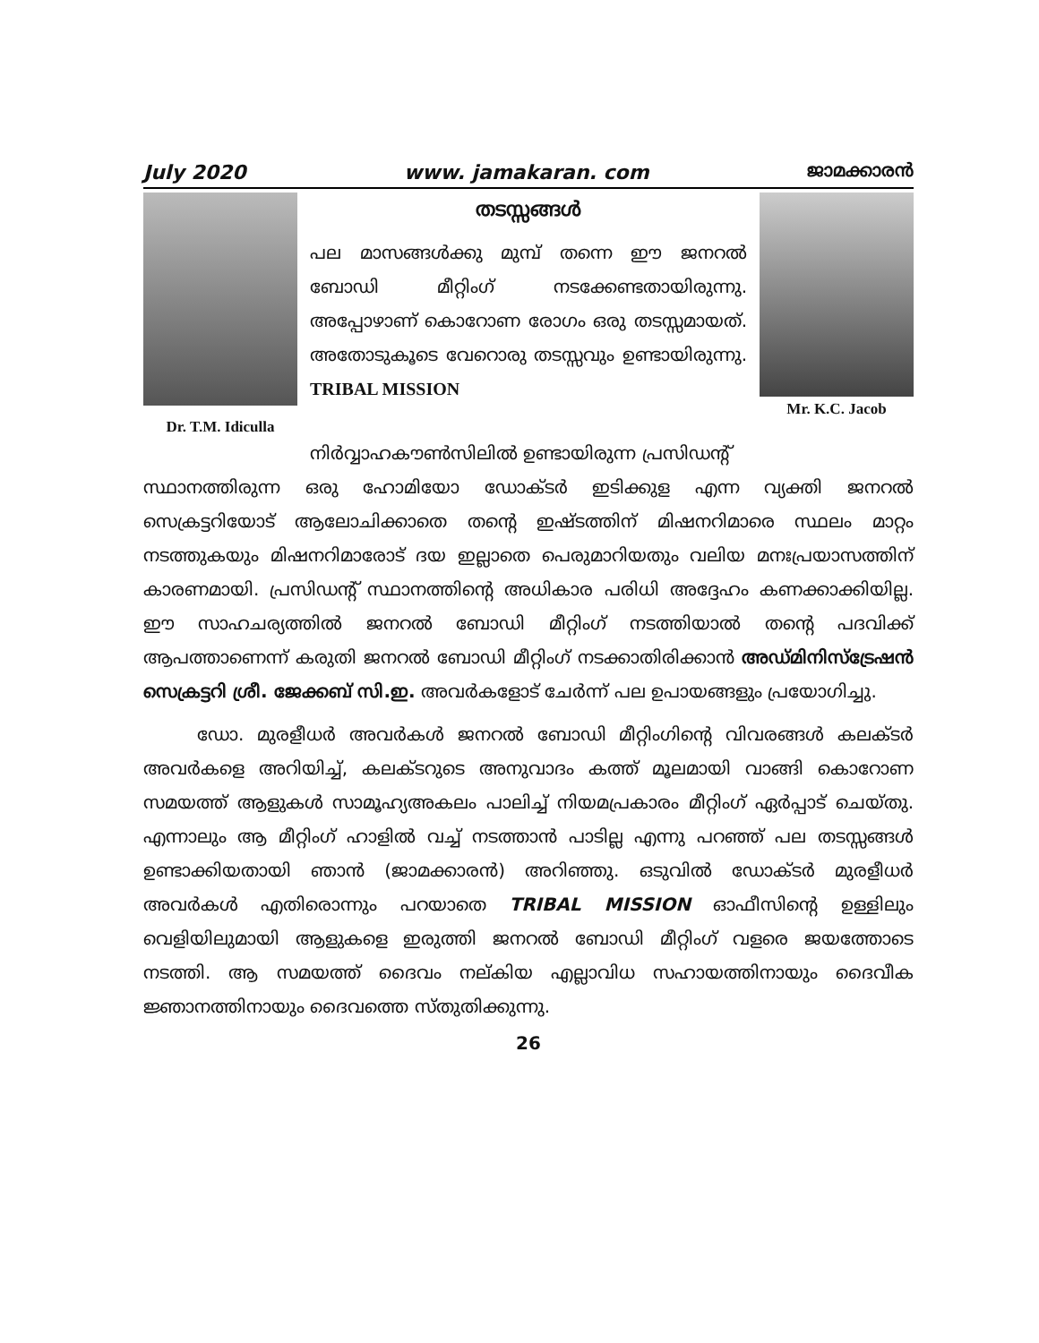July 2020 www. jamakaran. com ജാമക്കാരൻ
Dr. T.M. Idiculla
തടസ്സങ്ങൾ
പല മാസങ്ങൾക്കു മുമ്പ് തന്നെ ഈ ജനറൽ ബോഡി മീറ്റിംഗ് നടക്കേണ്ടതായിരുന്നു. അപ്പോഴാണ് കൊറോണ രോഗം ഒരു തടസ്സമായത്. അതോടുകൂടെ വേറൊരു തടസ്സവും ഉണ്ടായിരുന്നു. TRIBAL MISSION
Mr. K.C. Jacob
നിർവ്വാഹകൗൺസിലിൽ ഉണ്ടായിരുന്ന പ്രസിഡന്റ്
സ്ഥാനത്തിരുന്ന ഒരു ഹോമിയോ ഡോക്ടർ ഇടിക്കുള എന്ന വ്യക്തി ജനറൽ സെക്രട്ടറിയോട് ആലോചിക്കാതെ തന്റെ ഇഷ്ടത്തിന് മിഷനറിമാരെ സ്ഥലം മാറ്റം നടത്തുകയും മിഷനറിമാരോട് ദയ ഇല്ലാതെ പെരുമാറിയതും വലിയ മനഃപ്രയാസത്തിന് കാരണമായി. പ്രസിഡന്റ് സ്ഥാനത്തിന്റെ അധികാര പരിധി അദ്ദേഹം കണക്കാക്കിയില്ല. ഈ സാഹചര്യത്തിൽ ജനറൽ ബോഡി മീറ്റിംഗ് നടത്തിയാൽ തന്റെ പദവിക്ക് ആപത്താണെന്ന് കരുതി ജനറൽ ബോഡി മീറ്റിംഗ് നടക്കാതിരിക്കാൻ അഡ്മിനിസ്ട്രേഷൻ സെക്രട്ടറി ശ്രീ. ജേക്കബ് സി.ഇ. അവർകളോട് ചേർന്ന് പല ഉപായങ്ങളും പ്രയോഗിച്ചു.
ഡോ. മുരളീധർ അവർകൾ ജനറൽ ബോഡി മീറ്റിംഗിന്റെ വിവരങ്ങൾ കലക്ടർ അവർകളെ അറിയിച്ച്, കലക്ടറുടെ അനുവാദം കത്ത് മൂലമായി വാങ്ങി കൊറോണ സമയത്ത് ആളുകൾ സാമൂഹ്യഅകലം പാലിച്ച് നിയമപ്രകാരം മീറ്റിംഗ് ഏർപ്പാട് ചെയ്തു. എന്നാലും ആ മീറ്റിംഗ് ഹാളിൽ വച്ച് നടത്താൻ പാടില്ല എന്നു പറഞ്ഞ് പല തടസ്സങ്ങൾ ഉണ്ടാക്കിയതായി ഞാൻ (ജാമക്കാരൻ) അറിഞ്ഞു. ഒടുവിൽ ഡോക്ടർ മുരളീധർ അവർകൾ എതിരൊന്നും പറയാതെ TRIBAL MISSION ഓഫീസിന്റെ ഉള്ളിലും വെളിയിലുമായി ആളുകളെ ഇരുത്തി ജനറൽ ബോഡി മീറ്റിംഗ് വളരെ ജയത്തോടെ നടത്തി. ആ സമയത്ത് ദൈവം നല്കിയ എല്ലാവിധ സഹായത്തിനായും ദൈവീക ജ്ഞാനത്തിനായും ദൈവത്തെ സ്തുതിക്കുന്നു.
26